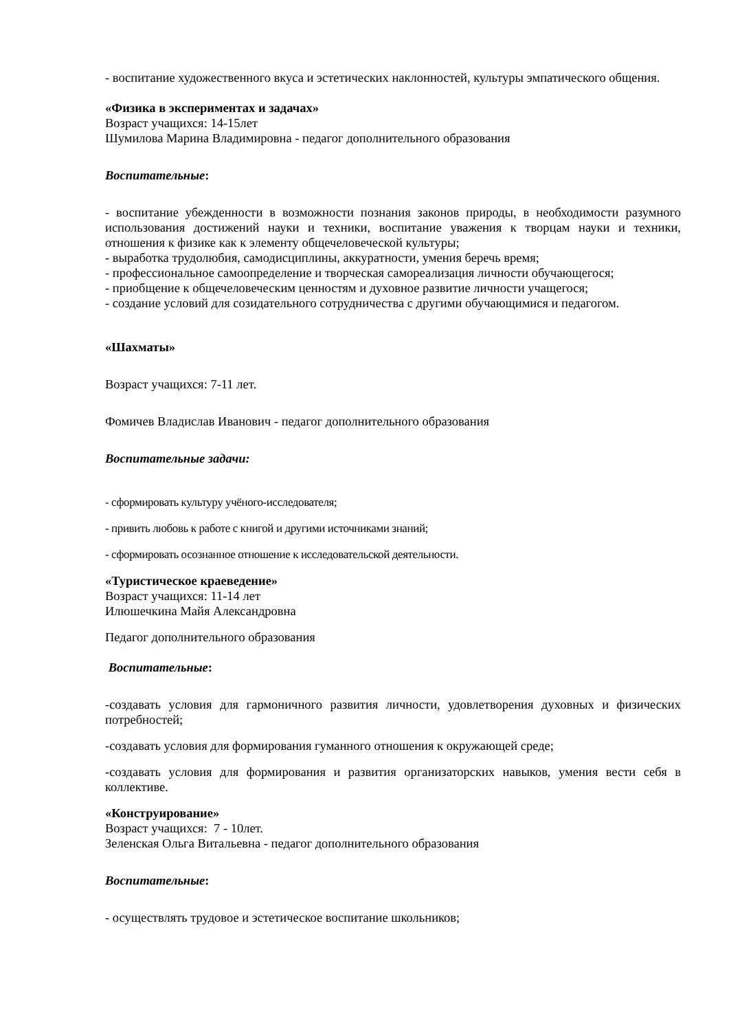- воспитание художественного вкуса и эстетических наклонностей, культуры эмпатического общения.
«Физика в экспериментах и задачах»
Возраст учащихся: 14-15лет
Шумилова Марина Владимировна - педагог дополнительного образования
Воспитательные:
- воспитание убежденности в возможности познания законов природы, в необходимости разумного использования достижений науки и техники, воспитание уважения к творцам науки и техники, отношения к физике как к элементу общечеловеческой культуры;
- выработка трудолюбия, самодисциплины, аккуратности, умения беречь время;
- профессиональное самоопределение и творческая самореализация личности обучающегося;
- приобщение к общечеловеческим ценностям и духовное развитие личности учащегося;
- создание условий для созидательного сотрудничества с другими обучающимися и педагогом.
«Шахматы»
Возраст учащихся: 7-11 лет.
Фомичев Владислав Иванович - педагог дополнительного образования
Воспитательные задачи:
- сформировать культуру учёного-исследователя;
- привить любовь к работе с книгой и другими источниками знаний;
- сформировать осознанное отношение к исследовательской деятельности.
«Туристическое краеведение»
Возраст учащихся: 11-14 лет
Илюшечкина Майя Александровна
Педагог дополнительного образования
Воспитательные:
-создавать условия для гармоничного развития личности, удовлетворения духовных и физических потребностей;
-создавать условия для формирования гуманного отношения к окружающей среде;
-создавать условия для формирования и развития организаторских навыков, умения вести себя в коллективе.
«Конструирование»
Возраст учащихся: 7 - 10лет.
Зеленская Ольга Витальевна - педагог дополнительного образования
Воспитательные:
- осуществлять трудовое и эстетическое воспитание школьников;